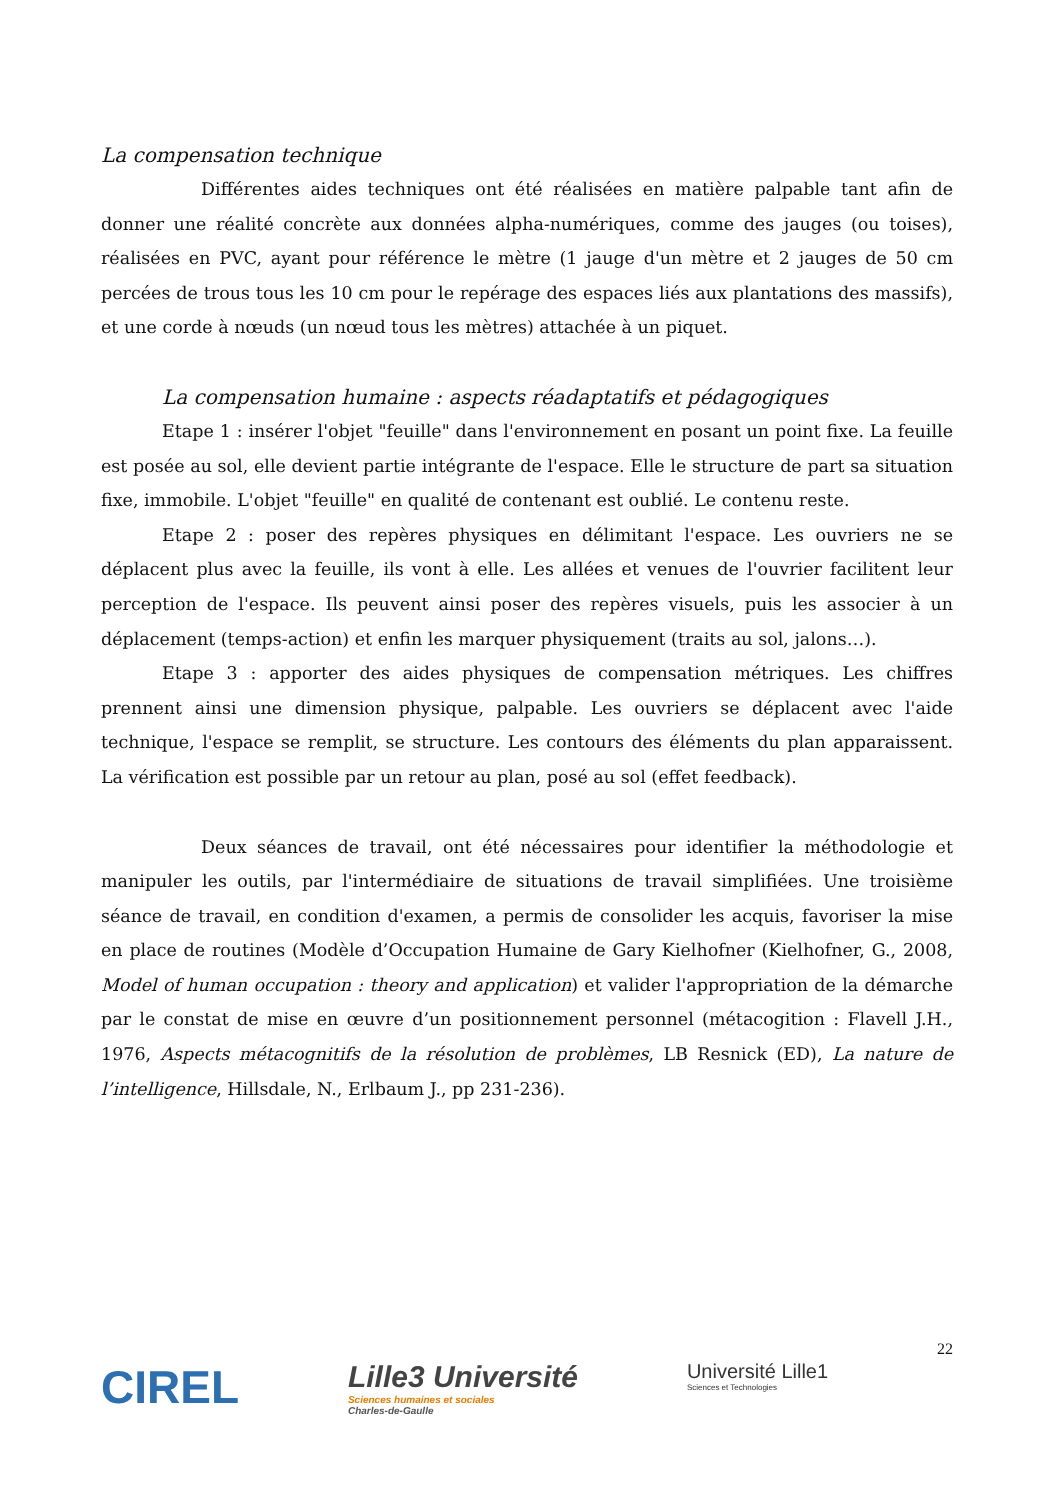La compensation technique
Différentes aides techniques ont été réalisées en matière palpable tant afin de donner une réalité concrète aux données alpha-numériques, comme des jauges (ou toises), réalisées en PVC, ayant pour référence le mètre (1 jauge d'un mètre et 2 jauges de 50 cm percées de trous tous les 10 cm pour le repérage des espaces liés aux plantations des massifs), et une corde à nœuds (un nœud tous les mètres) attachée à un piquet.
La compensation humaine : aspects réadaptatifs et pédagogiques
Etape 1 : insérer l'objet "feuille" dans l'environnement en posant un point fixe. La feuille est posée au sol, elle devient partie intégrante de l'espace. Elle le structure de part sa situation fixe, immobile. L'objet "feuille" en qualité de contenant est oublié. Le contenu reste.
Etape 2 : poser des repères physiques en délimitant l'espace. Les ouvriers ne se déplacent plus avec la feuille, ils vont à elle. Les allées et venues de l'ouvrier facilitent leur perception de l'espace. Ils peuvent ainsi poser des repères visuels, puis les associer à un déplacement (temps-action) et enfin les marquer physiquement (traits au sol, jalons…).
Etape 3 : apporter des aides physiques de compensation métriques. Les chiffres prennent ainsi une dimension physique, palpable. Les ouvriers se déplacent avec l'aide technique, l'espace se remplit, se structure. Les contours des éléments du plan apparaissent. La vérification est possible par un retour au plan, posé au sol (effet feedback).
Deux séances de travail, ont été nécessaires pour identifier la méthodologie et manipuler les outils, par l'intermédiaire de situations de travail simplifiées. Une troisième séance de travail, en condition d'examen, a permis de consolider les acquis, favoriser la mise en place de routines (Modèle d’Occupation Humaine de Gary Kielhofner (Kielhofner, G., 2008, Model of human occupation : theory and application) et valider l'appropriation de la démarche par le constat de mise en œuvre d’un positionnement personnel (métacogition : Flavell J.H., 1976, Aspects métacognitifs de la résolution de problèmes, LB Resnick (ED), La nature de l’intelligence, Hillsdale, N., Erlbaum J., pp 231-236).
CIREL
Lille3 Université
Sciences humaines et sociales
Charles-de-Gaulle
Université Lille1
Sciences et Technologies
22